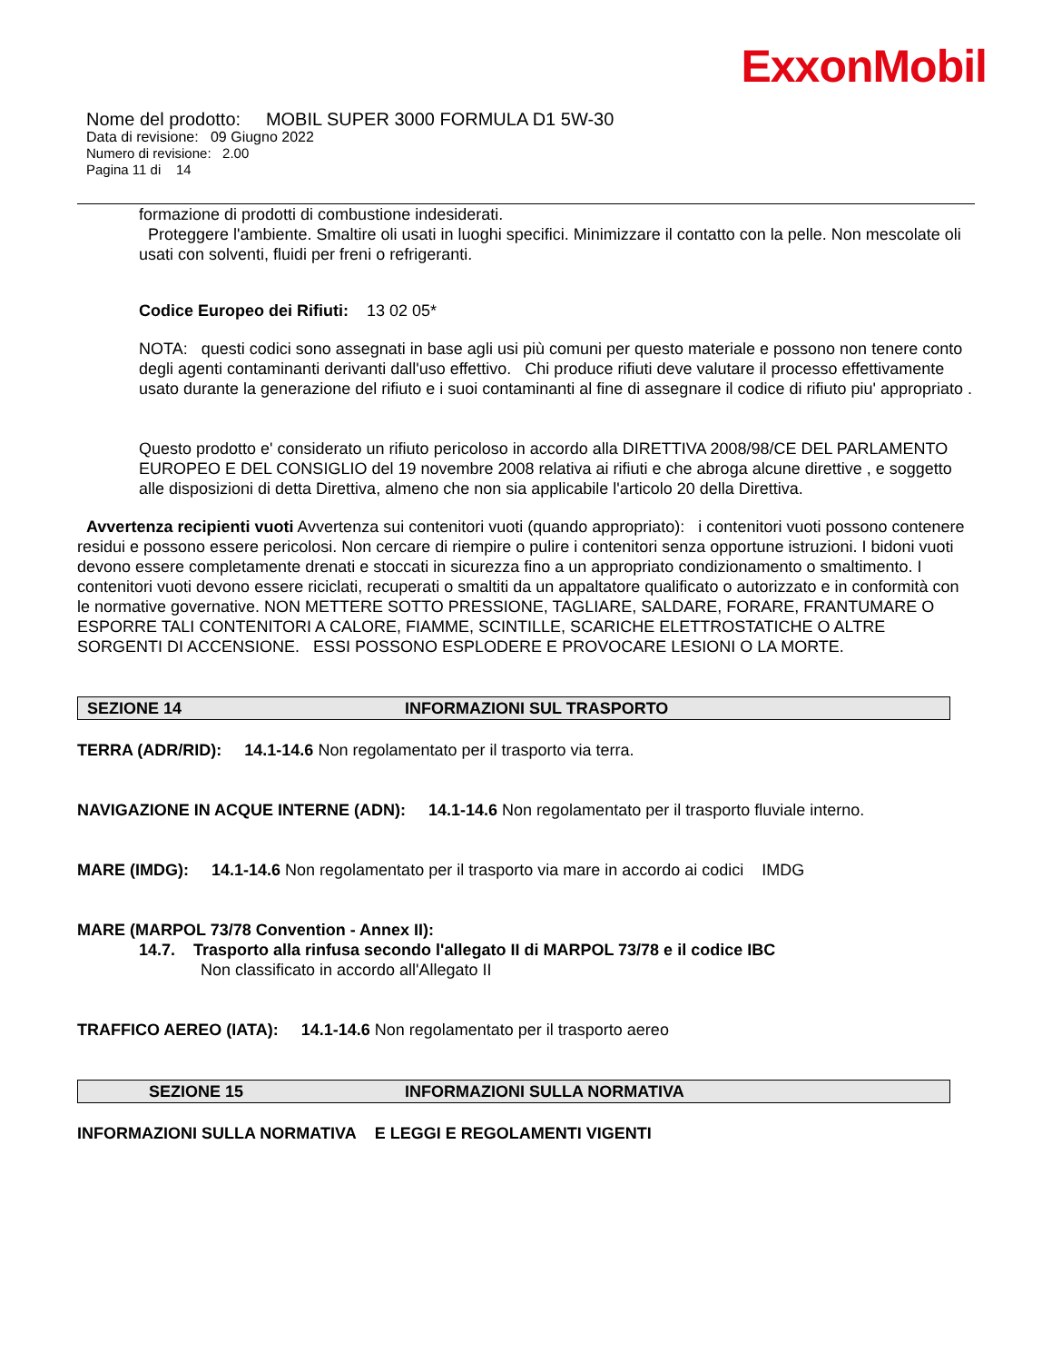ExxonMobil
Nome del prodotto: MOBIL SUPER 3000 FORMULA D1 5W-30
Data di revisione: 09 Giugno 2022
Numero di revisione: 2.00
Pagina 11 di 14
formazione di prodotti di combustione indesiderati.
Proteggere l'ambiente. Smaltire oli usati in luoghi specifici. Minimizzare il contatto con la pelle. Non mescolate oli usati con solventi, fluidi per freni o refrigeranti.
Codice Europeo dei Rifiuti: 13 02 05*
NOTA: questi codici sono assegnati in base agli usi più comuni per questo materiale e possono non tenere conto degli agenti contaminanti derivanti dall'uso effettivo. Chi produce rifiuti deve valutare il processo effettivamente usato durante la generazione del rifiuto e i suoi contaminanti al fine di assegnare il codice di rifiuto piu' appropriato .
Questo prodotto e' considerato un rifiuto pericoloso in accordo alla DIRETTIVA 2008/98/CE DEL PARLAMENTO EUROPEO E DEL CONSIGLIO del 19 novembre 2008 relativa ai rifiuti e che abroga alcune direttive , e soggetto alle disposizioni di detta Direttiva, almeno che non sia applicabile l'articolo 20 della Direttiva.
Avvertenza recipienti vuoti Avvertenza sui contenitori vuoti (quando appropriato): i contenitori vuoti possono contenere residui e possono essere pericolosi. Non cercare di riempire o pulire i contenitori senza opportune istruzioni. I bidoni vuoti devono essere completamente drenati e stoccati in sicurezza fino a un appropriato condizionamento o smaltimento. I contenitori vuoti devono essere riciclati, recuperati o smaltiti da un appaltatore qualificato o autorizzato e in conformità con le normative governative. NON METTERE SOTTO PRESSIONE, TAGLIARE, SALDARE, FORARE, FRANTUMARE O ESPORRE TALI CONTENITORI A CALORE, FIAMME, SCINTILLE, SCARICHE ELETTROSTATICHE O ALTRE SORGENTI DI ACCENSIONE. ESSI POSSONO ESPLODERE E PROVOCARE LESIONI O LA MORTE.
SEZIONE 14 INFORMAZIONI SUL TRASPORTO
TERRA (ADR/RID): 14.1-14.6 Non regolamentato per il trasporto via terra.
NAVIGAZIONE IN ACQUE INTERNE (ADN): 14.1-14.6 Non regolamentato per il trasporto fluviale interno.
MARE (IMDG): 14.1-14.6 Non regolamentato per il trasporto via mare in accordo ai codici IMDG
MARE (MARPOL 73/78 Convention - Annex II):
14.7. Trasporto alla rinfusa secondo l'allegato II di MARPOL 73/78 e il codice IBC
Non classificato in accordo all'Allegato II
TRAFFICO AEREO (IATA): 14.1-14.6 Non regolamentato per il trasporto aereo
SEZIONE 15 INFORMAZIONI SULLA NORMATIVA
INFORMAZIONI SULLA NORMATIVA E LEGGI E REGOLAMENTI VIGENTI